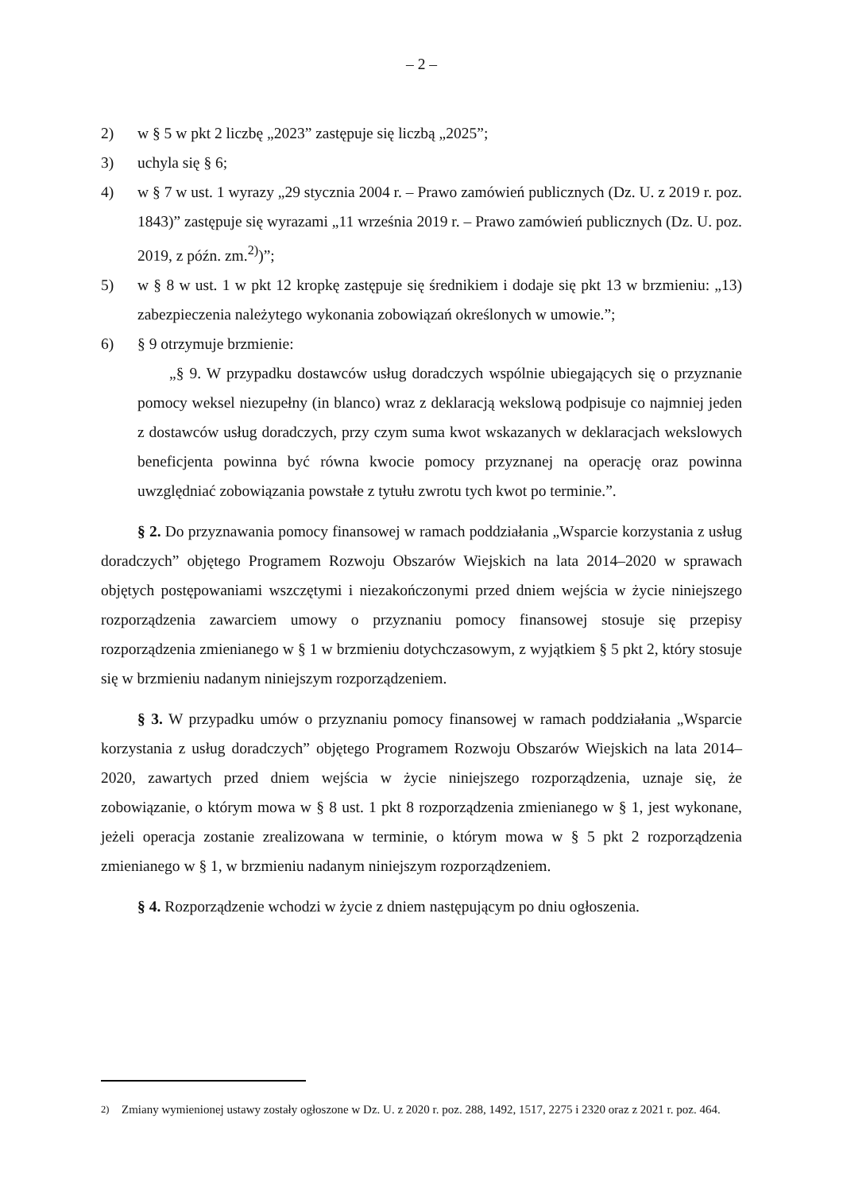– 2 –
2) w § 5 w pkt 2 liczbę „2023” zastępuje się liczbą „2025”;
3) uchyla się § 6;
4) w § 7 w ust. 1 wyrazy „29 stycznia 2004 r. – Prawo zamówień publicznych (Dz. U. z 2019 r. poz. 1843)” zastępuje się wyrazami „11 września 2019 r. – Prawo zamówień publicznych (Dz. U. poz. 2019, z późn. zm.<sup>2)</sup>)”;
5) w § 8 w ust. 1 w pkt 12 kropkę zastępuje się średnikiem i dodaje się pkt 13 w brzmieniu: „13) zabezpieczenia należytego wykonania zobowiązań określonych w umowie.”;
6) § 9 otrzymuje brzmienie:
„§ 9. W przypadku dostawców usług doradczych wspólnie ubiegających się o przyznanie pomocy weksel niezupełny (in blanco) wraz z deklaracją wekslową podpisuje co najmniej jeden z dostawców usług doradczych, przy czym suma kwot wskazanych w deklaracjach wekslowych beneficjenta powinna być równa kwocie pomocy przyznanej na operację oraz powinna uwzględniać zobowiązania powstałe z tytułu zwrotu tych kwot po terminie.”.
§ 2. Do przyznawania pomocy finansowej w ramach poddziałania „Wsparcie korzystania z usług doradczych” objętego Programem Rozwoju Obszarów Wiejskich na lata 2014–2020 w sprawach objętych postępowaniami wszczętymi i niezakończonymi przed dniem wejścia w życie niniejszego rozporządzenia zawarciem umowy o przyznaniu pomocy finansowej stosuje się przepisy rozporządzenia zmienianego w § 1 w brzmieniu dotychczasowym, z wyjątkiem § 5 pkt 2, który stosuje się w brzmieniu nadanym niniejszym rozporządzeniem.
§ 3. W przypadku umów o przyznaniu pomocy finansowej w ramach poddziałania „Wsparcie korzystania z usług doradczych” objętego Programem Rozwoju Obszarów Wiejskich na lata 2014–2020, zawartych przed dniem wejścia w życie niniejszego rozporządzenia, uznaje się, że zobowiązanie, o którym mowa w § 8 ust. 1 pkt 8 rozporządzenia zmienianego w § 1, jest wykonane, jeżeli operacja zostanie zrealizowana w terminie, o którym mowa w § 5 pkt 2 rozporządzenia zmienianego w § 1, w brzmieniu nadanym niniejszym rozporządzeniem.
§ 4. Rozporządzenie wchodzi w życie z dniem następującym po dniu ogłoszenia.
<sup>2)</sup> Zmiany wymienionej ustawy zostały ogłoszone w Dz. U. z 2020 r. poz. 288, 1492, 1517, 2275 i 2320 oraz z 2021 r. poz. 464.